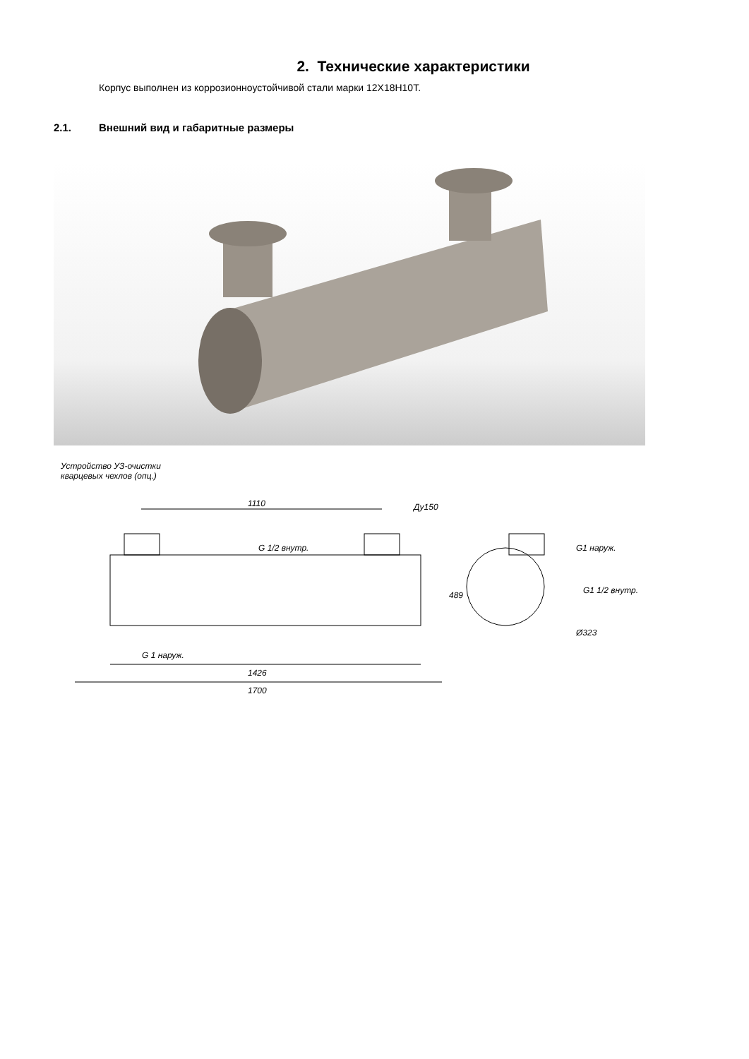2. Технические характеристики
Корпус выполнен из коррозионноустойчивой стали марки 12Х18Н10Т.
2.1. Внешний вид и габаритные размеры
Устройство УЗ-очистки
кварцевых чехлов (опц.)
1110 Ду150
G 1/2 внутр.
489
G1 наруж.
G1 1/2 внутр.
Ø323
G 1 наруж.
1426
1700